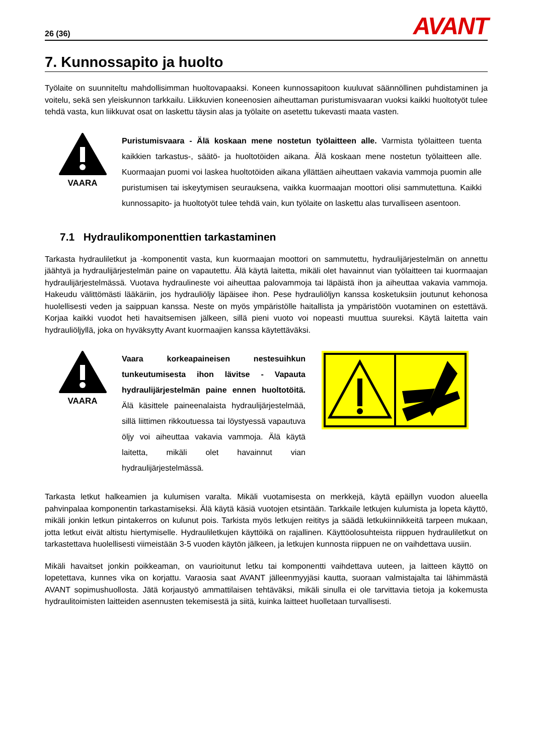26 (36) AVANT
7. Kunnossapito ja huolto
Työlaite on suunniteltu mahdollisimman huoltovapaaksi. Koneen kunnossapitoon kuuluvat säännöllinen puhdistaminen ja voitelu, sekä sen yleiskunnon tarkkailu. Liikkuvien koneenosien aiheuttaman puristumisvaaran vuoksi kaikki huoltotyöt tulee tehdä vasta, kun liikkuvat osat on laskettu täysin alas ja työlaite on asetettu tukevasti maata vasten.
VAARA
Puristumisvaara - Älä koskaan mene nostetun työlaitteen alle. Varmista työlaitteen tuenta kaikkien tarkastus-, säätö- ja huoltotöiden aikana. Älä koskaan mene nostetun työlaitteen alle. Kuormaajan puomi voi laskea huoltotöiden aikana yllättäen aiheuttaen vakavia vammoja puomin alle puristumisen tai iskeytymisen seurauksena, vaikka kuormaajan moottori olisi sammutettuna. Kaikki kunnossapito- ja huoltotyöt tulee tehdä vain, kun työlaite on laskettu alas turvalliseen asentoon.
7.1 Hydraulikomponenttien tarkastaminen
Tarkasta hydrauliletkut ja -komponentit vasta, kun kuormaajan moottori on sammutettu, hydraulijärjestelmän on annettu jäähtyä ja hydraulijärjestelmän paine on vapautettu. Älä käytä laitetta, mikäli olet havainnut vian työlaitteen tai kuormaajan hydraulijärjestelmässä. Vuotava hydraulineste voi aiheuttaa palovammoja tai läpäistä ihon ja aiheuttaa vakavia vammoja. Hakeudu välittömästi lääkäriin, jos hydrauliöljy läpäisee ihon. Pese hydrauliöljyn kanssa kosketuksiin joutunut kehonosa huolellisesti veden ja saippuan kanssa. Neste on myös ympäristölle haitallista ja ympäristöön vuotaminen on estettävä. Korjaa kaikki vuodot heti havaitsemisen jälkeen, sillä pieni vuoto voi nopeasti muuttua suureksi. Käytä laitetta vain hydrauliöljyllä, joka on hyväksytty Avant kuormaajien kanssa käytettäväksi.
VAARA
Vaara korkeapaineisen nestesuihkun tunkeutumisesta ihon lävitse - Vapauta hydraulijärjestelmän paine ennen huoltotöitä. Älä käsittele paineenalaista hydraulijärjestelmää, sillä liittimen rikkoutuessa tai löystyessä vapautuva öljy voi aiheuttaa vakavia vammoja. Älä käytä laitetta, mikäli olet havainnut vian hydraulijärjestelmässä.
Tarkasta letkut halkeamien ja kulumisen varalta. Mikäli vuotamisesta on merkkejä, käytä epäillyn vuodon alueella pahvinpalaa komponentin tarkastamiseksi. Älä käytä käsiä vuotojen etsintään. Tarkkaile letkujen kulumista ja lopeta käyttö, mikäli jonkin letkun pintakerros on kulunut pois. Tarkista myös letkujen reititys ja säädä letkukiinnikkeitä tarpeen mukaan, jotta letkut eivät altistu hiertymiselle. Hydrauliletkujen käyttöikä on rajallinen. Käyttöolosuhteista riippuen hydrauliletkut on tarkastettava huolellisesti viimeistään 3-5 vuoden käytön jälkeen, ja letkujen kunnosta riippuen ne on vaihdettava uusiin.
Mikäli havaitset jonkin poikkeaman, on vaurioitunut letku tai komponentti vaihdettava uuteen, ja laitteen käyttö on lopetettava, kunnes vika on korjattu. Varaosia saat AVANT jälleenmyyjäsi kautta, suoraan valmistajalta tai lähimmästä AVANT sopimushuollosta. Jätä korjaustyö ammattilaisen tehtäväksi, mikäli sinulla ei ole tarvittavia tietoja ja kokemusta hydraulitoimisten laitteiden asennusten tekemisestä ja siitä, kuinka laitteet huolletaan turvallisesti.